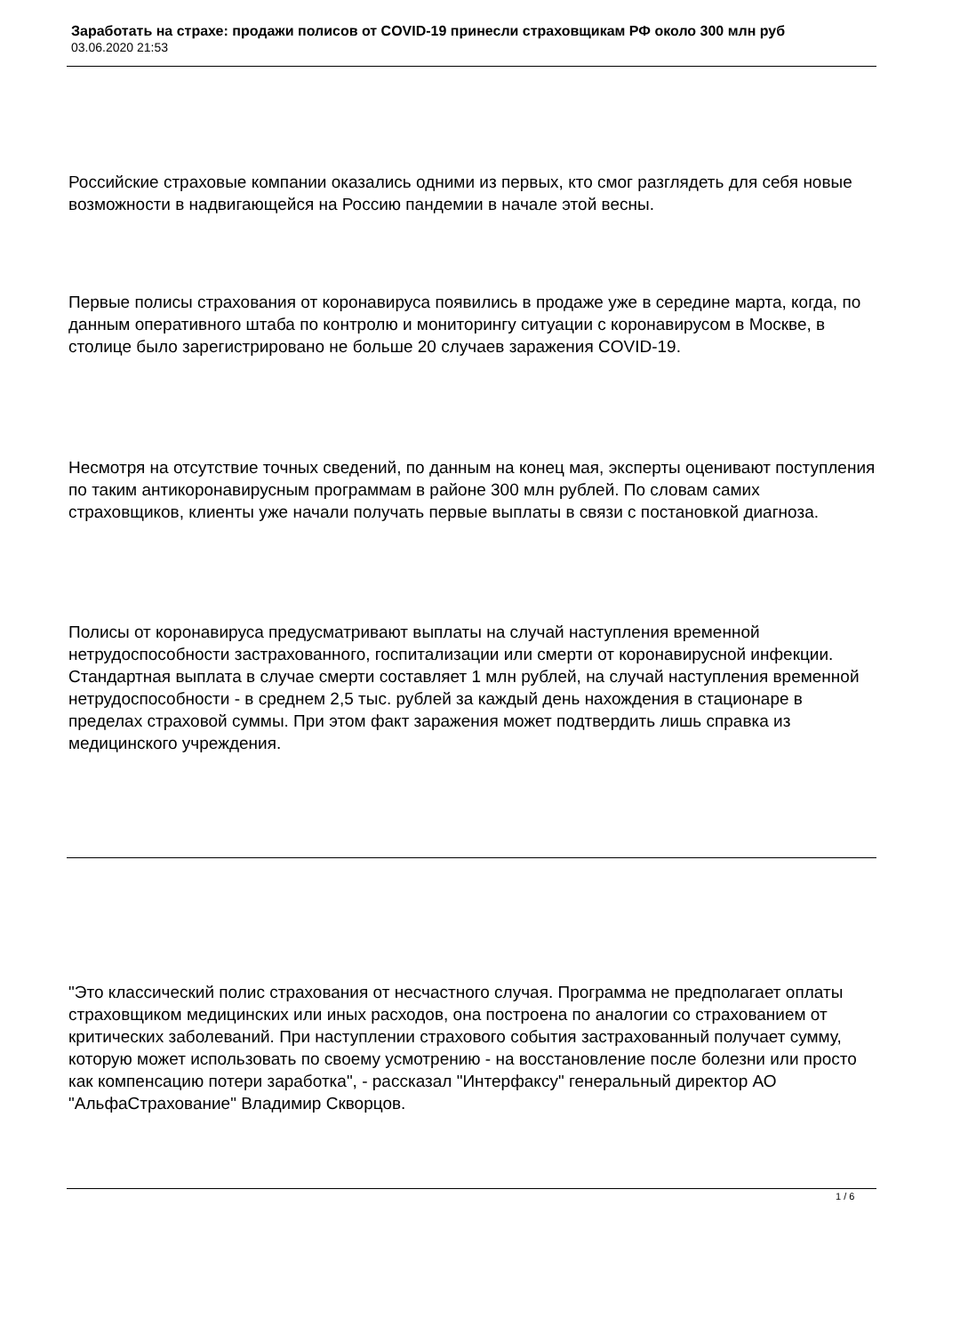Заработать на страхе: продажи полисов от COVID-19 принесли страховщикам РФ около 300 млн руб
03.06.2020 21:53
Российские страховые компании оказались одними из первых, кто смог разглядеть для себя новые возможности в надвигающейся на Россию пандемии в начале этой весны.
Первые полисы страхования от коронавируса появились в продаже уже в середине марта, когда, по данным оперативного штаба по контролю и мониторингу ситуации с коронавирусом в Москве, в столице было зарегистрировано не больше 20 случаев заражения COVID-19.
Несмотря на отсутствие точных сведений, по данным на конец мая, эксперты оценивают поступления по таким антикоронавирусным программам в районе 300 млн рублей. По словам самих страховщиков, клиенты уже начали получать первые выплаты в связи с постановкой диагноза.
Полисы от коронавируса предусматривают выплаты на случай наступления временной нетрудоспособности застрахованного, госпитализации или смерти от коронавирусной инфекции. Стандартная выплата в случае смерти составляет 1 млн рублей, на случай наступления временной нетрудоспособности - в среднем 2,5 тыс. рублей за каждый день нахождения в стационаре в пределах страховой суммы. При этом факт заражения может подтвердить лишь справка из медицинского учреждения.
"Это классический полис страхования от несчастного случая. Программа не предполагает оплаты страховщиком медицинских или иных расходов, она построена по аналогии со страхованием от критических заболеваний. При наступлении страхового события застрахованный получает сумму, которую может использовать по своему усмотрению - на восстановление после болезни или просто как компенсацию потери заработка", - рассказал "Интерфаксу" генеральный директор АО "АльфаСтрахование" Владимир Скворцов.
1 / 6